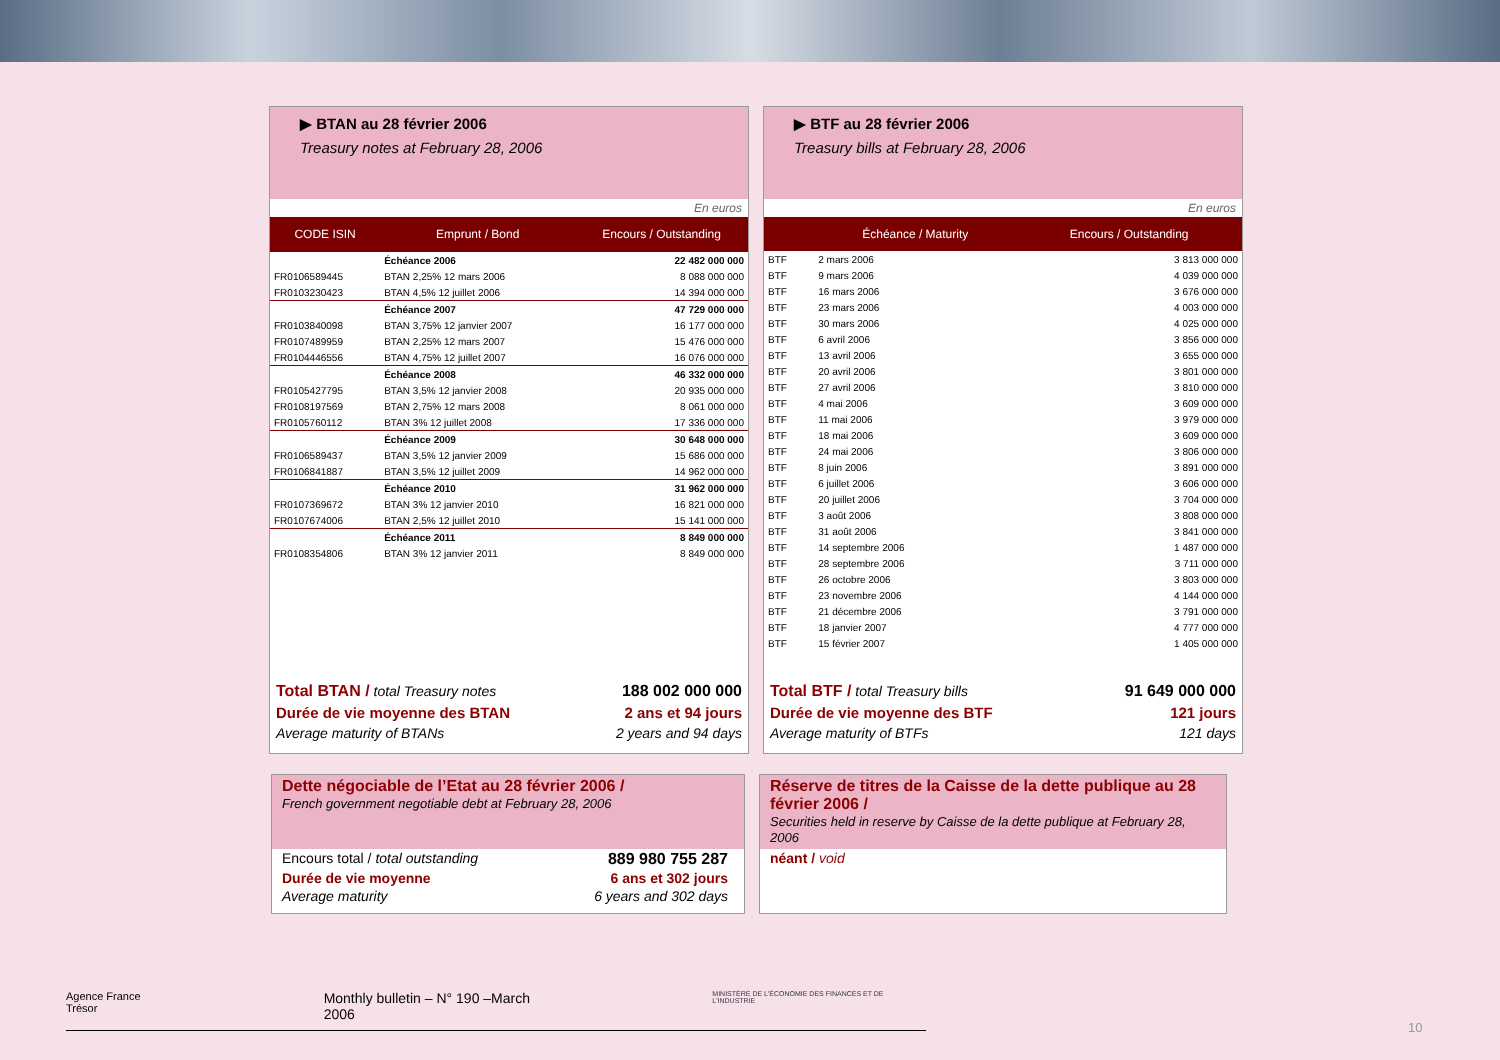▶ BTAN au 28 février 2006
Treasury notes at February 28, 2006
En euros
| CODE ISIN | Emprunt / Bond | Encours / Outstanding |
| --- | --- | --- |
| | Échéance 2006 | 22 482 000 000 |
| FR0106589445 | BTAN 2,25% 12 mars 2006 | 8 088 000 000 |
| FR0103230423 | BTAN 4,5% 12 juillet 2006 | 14 394 000 000 |
| | Échéance 2007 | 47 729 000 000 |
| FR0103840098 | BTAN 3,75% 12 janvier 2007 | 16 177 000 000 |
| FR0107489959 | BTAN 2,25% 12 mars 2007 | 15 476 000 000 |
| FR0104446556 | BTAN 4,75% 12 juillet 2007 | 16 076 000 000 |
| | Échéance 2008 | 46 332 000 000 |
| FR0105427795 | BTAN 3,5% 12 janvier 2008 | 20 935 000 000 |
| FR0108197569 | BTAN 2,75% 12 mars 2008 | 8 061 000 000 |
| FR0105760112 | BTAN 3% 12 juillet 2008 | 17 336 000 000 |
| | Échéance 2009 | 30 648 000 000 |
| FR0106589437 | BTAN 3,5% 12 janvier 2009 | 15 686 000 000 |
| FR0106841887 | BTAN 3,5% 12 juillet 2009 | 14 962 000 000 |
| | Échéance 2010 | 31 962 000 000 |
| FR0107369672 | BTAN 3% 12 janvier 2010 | 16 821 000 000 |
| FR0107674006 | BTAN 2,5% 12 juillet 2010 | 15 141 000 000 |
| | Échéance 2011 | 8 849 000 000 |
| FR0108354806 | BTAN 3% 12 janvier 2011 | 8 849 000 000 |
Total BTAN / total Treasury notes 188 002 000 000
Durée de vie moyenne des BTAN 2 ans et 94 jours
Average maturity of BTANs 2 years and 94 days
▶ BTF au 28 février 2006
Treasury bills at February 28, 2006
En euros
| | Échéance / Maturity | Encours / Outstanding |
| --- | --- | --- |
| BTF | 2 mars 2006 | 3 813 000 000 |
| BTF | 9 mars 2006 | 4 039 000 000 |
| BTF | 16 mars 2006 | 3 676 000 000 |
| BTF | 23 mars 2006 | 4 003 000 000 |
| BTF | 30 mars 2006 | 4 025 000 000 |
| BTF | 6 avril 2006 | 3 856 000 000 |
| BTF | 13 avril 2006 | 3 655 000 000 |
| BTF | 20 avril 2006 | 3 801 000 000 |
| BTF | 27 avril 2006 | 3 810 000 000 |
| BTF | 4 mai 2006 | 3 609 000 000 |
| BTF | 11 mai 2006 | 3 979 000 000 |
| BTF | 18 mai 2006 | 3 609 000 000 |
| BTF | 24 mai 2006 | 3 806 000 000 |
| BTF | 8 juin 2006 | 3 891 000 000 |
| BTF | 6 juillet 2006 | 3 606 000 000 |
| BTF | 20 juillet 2006 | 3 704 000 000 |
| BTF | 3 août 2006 | 3 808 000 000 |
| BTF | 31 août 2006 | 3 841 000 000 |
| BTF | 14 septembre 2006 | 1 487 000 000 |
| BTF | 28 septembre 2006 | 3 711 000 000 |
| BTF | 26 octobre 2006 | 3 803 000 000 |
| BTF | 23 novembre 2006 | 4 144 000 000 |
| BTF | 21 décembre 2006 | 3 791 000 000 |
| BTF | 18 janvier 2007 | 4 777 000 000 |
| BTF | 15 février 2007 | 1 405 000 000 |
Total BTF / total Treasury bills 91 649 000 000
Durée de vie moyenne des BTF 121 jours
Average maturity of BTFs 121 days
Dette négociable de l’Etat au 28 février 2006 /
French government negotiable debt at February 28, 2006
Encours total / total outstanding 889 980 755 287
Durée de vie moyenne 6 ans et 302 jours
Average maturity 6 years and 302 days
Réserve de titres de la Caisse de la dette publique au 28 février 2006 /
Securities held in reserve by Caisse de la dette publique at February 28, 2006
néant / void
Agence France Trésor Monthly bulletin – N° 190 –March 2006 MINISTÈRE DE L'ÉCONOMIE DES FINANCES ET DE L'INDUSTRIE
10